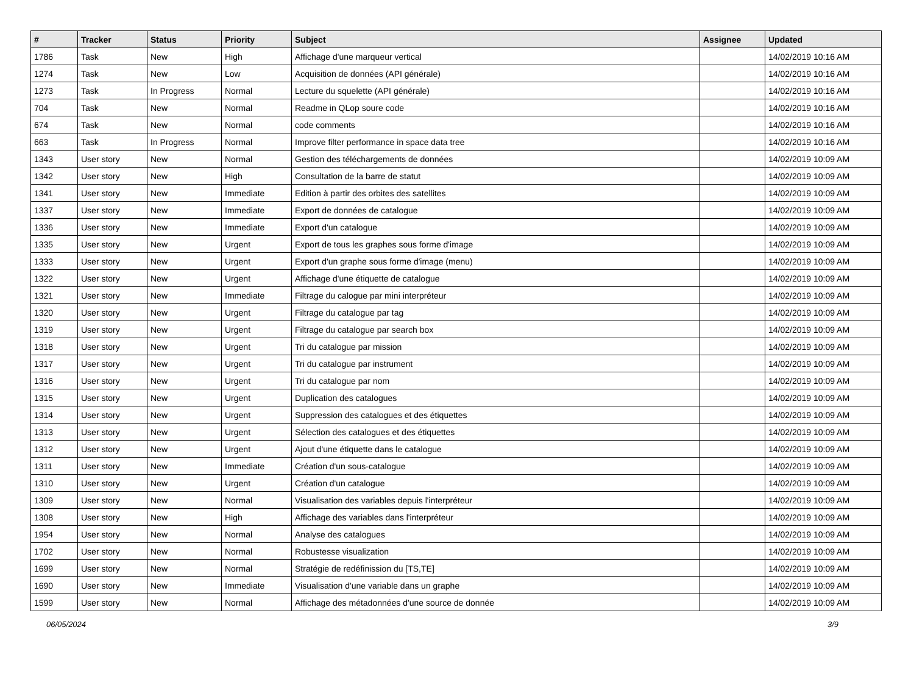| # | Tracker | Status | Priority | Subject | Assignee | Updated |
| --- | --- | --- | --- | --- | --- | --- |
| 1786 | Task | New | High | Affichage d'une marqueur vertical | | 14/02/2019 10:16 AM |
| 1274 | Task | New | Low | Acquisition de données (API générale) | | 14/02/2019 10:16 AM |
| 1273 | Task | In Progress | Normal | Lecture du squelette (API générale) | | 14/02/2019 10:16 AM |
| 704 | Task | New | Normal | Readme in QLop soure code | | 14/02/2019 10:16 AM |
| 674 | Task | New | Normal | code comments | | 14/02/2019 10:16 AM |
| 663 | Task | In Progress | Normal | Improve filter performance in space data tree | | 14/02/2019 10:16 AM |
| 1343 | User story | New | Normal | Gestion des téléchargements de données | | 14/02/2019 10:09 AM |
| 1342 | User story | New | High | Consultation de la barre de statut | | 14/02/2019 10:09 AM |
| 1341 | User story | New | Immediate | Edition à partir des orbites des satellites | | 14/02/2019 10:09 AM |
| 1337 | User story | New | Immediate | Export de données de catalogue | | 14/02/2019 10:09 AM |
| 1336 | User story | New | Immediate | Export d'un catalogue | | 14/02/2019 10:09 AM |
| 1335 | User story | New | Urgent | Export de tous les graphes sous forme d'image | | 14/02/2019 10:09 AM |
| 1333 | User story | New | Urgent | Export d'un graphe sous forme d'image (menu) | | 14/02/2019 10:09 AM |
| 1322 | User story | New | Urgent | Affichage d'une étiquette de catalogue | | 14/02/2019 10:09 AM |
| 1321 | User story | New | Immediate | Filtrage du calogue par mini interpréteur | | 14/02/2019 10:09 AM |
| 1320 | User story | New | Urgent | Filtrage du catalogue par tag | | 14/02/2019 10:09 AM |
| 1319 | User story | New | Urgent | Filtrage du catalogue par search box | | 14/02/2019 10:09 AM |
| 1318 | User story | New | Urgent | Tri du catalogue par mission | | 14/02/2019 10:09 AM |
| 1317 | User story | New | Urgent | Tri du catalogue par instrument | | 14/02/2019 10:09 AM |
| 1316 | User story | New | Urgent | Tri du catalogue par nom | | 14/02/2019 10:09 AM |
| 1315 | User story | New | Urgent | Duplication des catalogues | | 14/02/2019 10:09 AM |
| 1314 | User story | New | Urgent | Suppression des catalogues et des étiquettes | | 14/02/2019 10:09 AM |
| 1313 | User story | New | Urgent | Sélection des catalogues et des étiquettes | | 14/02/2019 10:09 AM |
| 1312 | User story | New | Urgent | Ajout d'une étiquette dans le catalogue | | 14/02/2019 10:09 AM |
| 1311 | User story | New | Immediate | Création d'un sous-catalogue | | 14/02/2019 10:09 AM |
| 1310 | User story | New | Urgent | Création d'un catalogue | | 14/02/2019 10:09 AM |
| 1309 | User story | New | Normal | Visualisation des variables depuis l'interpréteur | | 14/02/2019 10:09 AM |
| 1308 | User story | New | High | Affichage des variables dans l'interpréteur | | 14/02/2019 10:09 AM |
| 1954 | User story | New | Normal | Analyse des catalogues | | 14/02/2019 10:09 AM |
| 1702 | User story | New | Normal | Robustesse visualization | | 14/02/2019 10:09 AM |
| 1699 | User story | New | Normal | Stratégie de redéfinission du [TS,TE] | | 14/02/2019 10:09 AM |
| 1690 | User story | New | Immediate | Visualisation d'une variable dans un graphe | | 14/02/2019 10:09 AM |
| 1599 | User story | New | Normal | Affichage des métadonnées d'une source de donnée | | 14/02/2019 10:09 AM |
06/05/2024 3/9